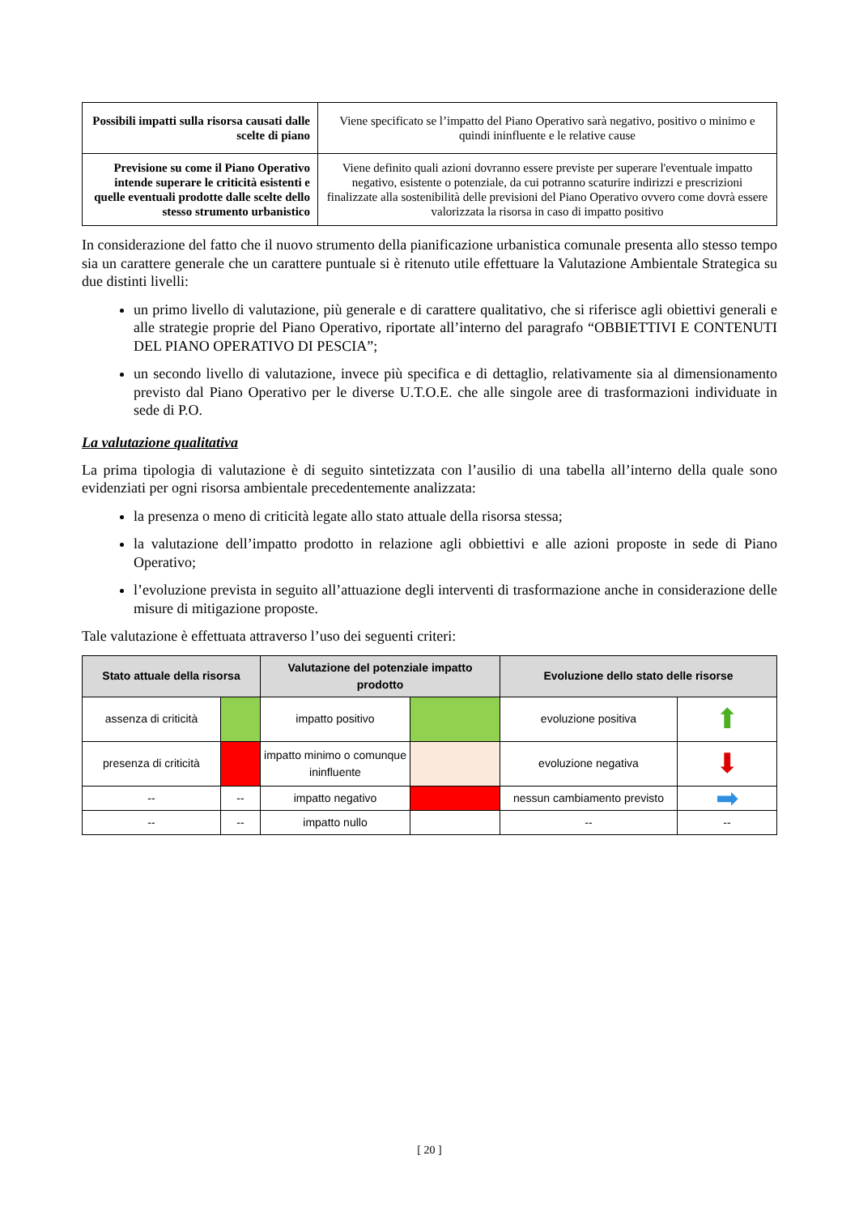| Possibili impatti sulla risorsa causati dalle scelte di piano | Viene specificato se l’impatto del Piano Operativo sarà negativo, positivo o minimo e quindi ininfluente e le relative cause |
| Previsione su come il Piano Operativo intende superare le criticità esistenti e quelle eventuali prodotte dalle scelte dello stesso strumento urbanistico | Viene definito quali azioni dovranno essere previste per superare l'eventuale impatto negativo, esistente o potenziale, da cui potranno scaturire indirizzi e prescrizioni finalizzate alla sostenibilità delle previsioni del Piano Operativo ovvero come dovrà essere valorizzata la risorsa in caso di impatto positivo |
In considerazione del fatto che il nuovo strumento della pianificazione urbanistica comunale presenta allo stesso tempo sia un carattere generale che un carattere puntuale si è ritenuto utile effettuare la Valutazione Ambientale Strategica su due distinti livelli:
un primo livello di valutazione, più generale e di carattere qualitativo, che si riferisce agli obiettivi generali e alle strategie proprie del Piano Operativo, riportate all’interno del paragrafo “OBBIETTIVI E CONTENUTI DEL PIANO OPERATIVO DI PESCIA”;
un secondo livello di valutazione, invece più specifica e di dettaglio, relativamente sia al dimensionamento previsto dal Piano Operativo per le diverse U.T.O.E. che alle singole aree di trasformazioni individuate in sede di P.O.
La valutazione qualitativa
La prima tipologia di valutazione è di seguito sintetizzata con l’ausilio di una tabella all’interno della quale sono evidenziati per ogni risorsa ambientale precedentemente analizzata:
la presenza o meno di criticità legate allo stato attuale della risorsa stessa;
la valutazione dell’impatto prodotto in relazione agli obbiettivi e alle azioni proposte in sede di Piano Operativo;
l’evoluzione prevista in seguito all’attuazione degli interventi di trasformazione anche in considerazione delle misure di mitigazione proposte.
Tale valutazione è effettuata attraverso l’uso dei seguenti criteri:
| Stato attuale della risorsa | | Valutazione del potenziale impatto prodotto | | Evoluzione dello stato delle risorse | |
| --- | --- | --- | --- | --- | --- |
| assenza di criticità | | impatto positivo | | evoluzione positiva | ⬆ |
| presenza di criticità | | impatto minimo o comunque ininfluente | | evoluzione negativa | ⬇ |
| -- | -- | impatto negativo | | nessun cambiamento previsto | ➡ |
| -- | -- | impatto nullo | | -- | -- |
[ 20 ]